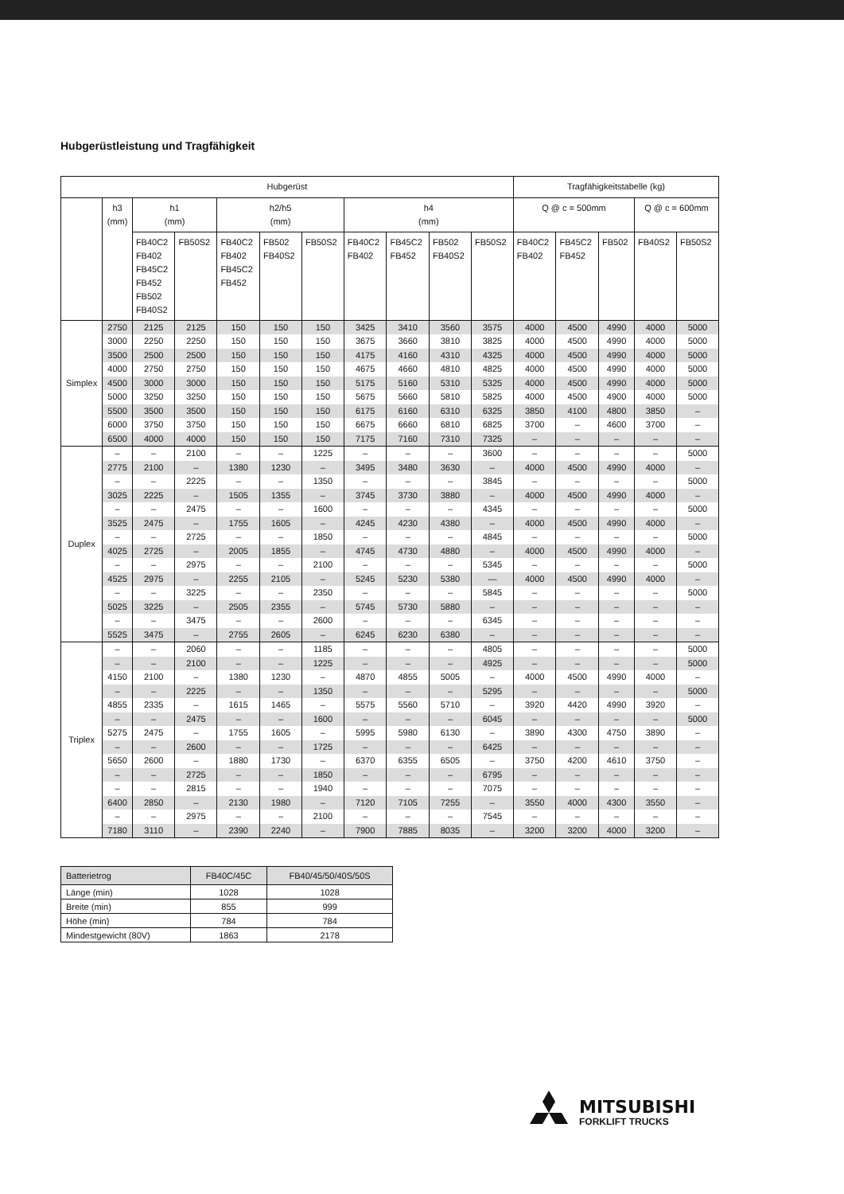Hubgerüstleistung und Tragfähigkeit
| Hubgerüst | | | | | | | | | | | Tragfähigkeitstabelle (kg) | | | | |
| --- | --- | --- | --- | --- | --- | --- | --- | --- | --- | --- | --- | --- | --- | --- | --- |
| | h3 (mm) | h1 (mm) | | h2/h5 (mm) | | | h4 (mm) | | | | Q @ c = 500mm | | | Q @ c = 600mm | |
| | | FB40C2 FB402 FB45C2 FB452 FB502 FB40S2 | FB50S2 | FB40C2 FB402 FB45C2 FB452 | FB502 FB40S2 | FB50S2 | FB40C2 FB402 | FB45C2 FB452 | FB502 FB40S2 | FB50S2 | FB40C2 FB402 | FB45C2 FB452 | FB502 | FB40S2 | FB50S2 |
| Simplex | 2750 | 2125 | 2125 | 150 | 150 | 150 | 3425 | 3410 | 3560 | 3575 | 4000 | 4500 | 4990 | 4000 | 5000 |
| | 3000 | 2250 | 2250 | 150 | 150 | 150 | 3675 | 3660 | 3810 | 3825 | 4000 | 4500 | 4990 | 4000 | 5000 |
| | 3500 | 2500 | 2500 | 150 | 150 | 150 | 4175 | 4160 | 4310 | 4325 | 4000 | 4500 | 4990 | 4000 | 5000 |
| | 4000 | 2750 | 2750 | 150 | 150 | 150 | 4675 | 4660 | 4810 | 4825 | 4000 | 4500 | 4990 | 4000 | 5000 |
| | 4500 | 3000 | 3000 | 150 | 150 | 150 | 5175 | 5160 | 5310 | 5325 | 4000 | 4500 | 4990 | 4000 | 5000 |
| | 5000 | 3250 | 3250 | 150 | 150 | 150 | 5675 | 5660 | 5810 | 5825 | 4000 | 4500 | 4900 | 4000 | 5000 |
| | 5500 | 3500 | 3500 | 150 | 150 | 150 | 6175 | 6160 | 6310 | 6325 | 3850 | 4100 | 4800 | 3850 | – |
| | 6000 | 3750 | 3750 | 150 | 150 | 150 | 6675 | 6660 | 6810 | 6825 | 3700 | – | 4600 | 3700 | – |
| | 6500 | 4000 | 4000 | 150 | 150 | 150 | 7175 | 7160 | 7310 | 7325 | – | – | – | – | – |
| Duplex | – | – | 2100 | – | – | 1225 | – | – | – | 3600 | – | – | – | – | 5000 |
| | 2775 | 2100 | – | 1380 | 1230 | – | 3495 | 3480 | 3630 | – | 4000 | 4500 | 4990 | 4000 | – |
| | – | – | 2225 | – | – | 1350 | – | – | – | 3845 | – | – | – | – | 5000 |
| | 3025 | 2225 | – | 1505 | 1355 | – | 3745 | 3730 | 3880 | – | 4000 | 4500 | 4990 | 4000 | – |
| | – | – | 2475 | – | – | 1600 | – | – | – | 4345 | – | – | – | – | 5000 |
| | 3525 | 2475 | – | 1755 | 1605 | – | 4245 | 4230 | 4380 | – | 4000 | 4500 | 4990 | 4000 | – |
| | – | – | 2725 | – | – | 1850 | – | – | – | 4845 | – | – | – | – | 5000 |
| | 4025 | 2725 | – | 2005 | 1855 | – | 4745 | 4730 | 4880 | – | 4000 | 4500 | 4990 | 4000 | – |
| | – | – | 2975 | – | – | 2100 | – | – | – | 5345 | – | – | – | – | 5000 |
| | 4525 | 2975 | – | 2255 | 2105 | – | 5245 | 5230 | 5380 | — | 4000 | 4500 | 4990 | 4000 | – |
| | – | – | 3225 | – | – | 2350 | – | – | – | 5845 | – | – | – | – | 5000 |
| | 5025 | 3225 | – | 2505 | 2355 | – | 5745 | 5730 | 5880 | – | – | – | – | – | – |
| | – | – | 3475 | – | – | 2600 | – | – | – | 6345 | – | – | – | – | – |
| | 5525 | 3475 | – | 2755 | 2605 | – | 6245 | 6230 | 6380 | – | – | – | – | – | – |
| Triplex | – | – | 2060 | – | – | 1185 | – | – | – | 4805 | – | – | – | – | 5000 |
| | – | – | 2100 | – | – | 1225 | – | – | – | 4925 | – | – | – | – | 5000 |
| | 4150 | 2100 | – | 1380 | 1230 | – | 4870 | 4855 | 5005 | – | 4000 | 4500 | 4990 | 4000 | – |
| | – | – | 2225 | – | – | 1350 | – | – | – | 5295 | – | – | – | – | 5000 |
| | 4855 | 2335 | – | 1615 | 1465 | – | 5575 | 5560 | 5710 | – | 3920 | 4420 | 4990 | 3920 | – |
| | – | – | 2475 | – | – | 1600 | – | – | – | 6045 | – | – | – | – | 5000 |
| | 5275 | 2475 | – | 1755 | 1605 | – | 5995 | 5980 | 6130 | – | 3890 | 4300 | 4750 | 3890 | – |
| | – | – | 2600 | – | – | 1725 | – | – | – | 6425 | – | – | – | – | – |
| | 5650 | 2600 | – | 1880 | 1730 | – | 6370 | 6355 | 6505 | – | 3750 | 4200 | 4610 | 3750 | – |
| | – | – | 2725 | – | – | 1850 | – | – | – | 6795 | – | – | – | – | – |
| | – | – | 2815 | – | – | 1940 | – | – | – | 7075 | – | – | – | – | – |
| | 6400 | 2850 | – | 2130 | 1980 | – | 7120 | 7105 | 7255 | – | 3550 | 4000 | 4300 | 3550 | – |
| | – | – | 2975 | – | – | 2100 | – | – | – | 7545 | – | – | – | – | – |
| | 7180 | 3110 | – | 2390 | 2240 | – | 7900 | 7885 | 8035 | – | 3200 | 3200 | 4000 | 3200 | – |
| Batterietrog | FB40C/45C | FB40/45/50/40S/50S |
| Länge (min) | 1028 | 1028 |
| Breite (min) | 855 | 999 |
| Höhe (min) | 784 | 784 |
| Mindestgewicht (80V) | 1863 | 2178 |
MITSUBISHI
FORKLIFT TRUCKS